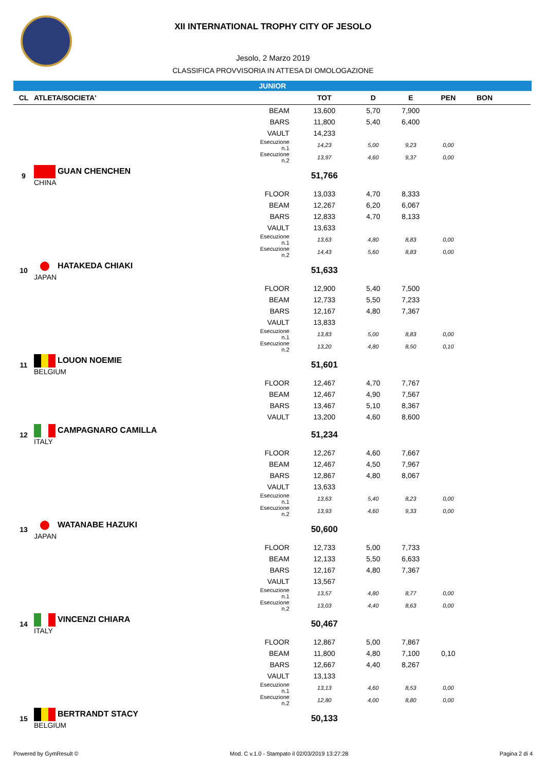XII INTERNATIONAL TROPHY CITY OF JESOLO
Jesolo, 2 Marzo 2019
CLASSIFICA PROVVISORIA IN ATTESA DI OMOLOGAZIONE
JUNIOR
| CL | ATLETA/SOCIETA' | | TOT | D | E | PEN | BON | |
| --- | --- | --- | --- | --- | --- | --- | --- | --- |
| | | BEAM | 13,600 | 5,70 | 7,900 | | | |
| | | BARS | 11,800 | 5,40 | 6,400 | | | |
| | | VAULT | 14,233 | | | | | |
| | | Esecuzione n.1 | 14,23 | 5,00 | 9,23 | 0,00 | | |
| | | Esecuzione n.2 | 13,97 | 4,60 | 9,37 | 0,00 | | |
| 9 | GUAN CHENCHEN CHINA | | 51,766 | | | | | |
| | | FLOOR | 13,033 | 4,70 | 8,333 | | | |
| | | BEAM | 12,267 | 6,20 | 6,067 | | | |
| | | BARS | 12,833 | 4,70 | 8,133 | | | |
| | | VAULT | 13,633 | | | | | |
| | | Esecuzione n.1 | 13,63 | 4,80 | 8,83 | 0,00 | | |
| | | Esecuzione n.2 | 14,43 | 5,60 | 8,83 | 0,00 | | |
| 10 | HATAKEDA CHIAKI JAPAN | | 51,633 | | | | | |
| | | FLOOR | 12,900 | 5,40 | 7,500 | | | |
| | | BEAM | 12,733 | 5,50 | 7,233 | | | |
| | | BARS | 12,167 | 4,80 | 7,367 | | | |
| | | VAULT | 13,833 | | | | | |
| | | Esecuzione n.1 | 13,83 | 5,00 | 8,83 | 0,00 | | |
| | | Esecuzione n.2 | 13,20 | 4,80 | 8,50 | 0,10 | | |
| 11 | LOUON NOEMIE BELGIUM | | 51,601 | | | | | |
| | | FLOOR | 12,467 | 4,70 | 7,767 | | | |
| | | BEAM | 12,467 | 4,90 | 7,567 | | | |
| | | BARS | 13,467 | 5,10 | 8,367 | | | |
| | | VAULT | 13,200 | 4,60 | 8,600 | | | |
| 12 | CAMPAGNARO CAMILLA ITALY | | 51,234 | | | | | |
| | | FLOOR | 12,267 | 4,60 | 7,667 | | | |
| | | BEAM | 12,467 | 4,50 | 7,967 | | | |
| | | BARS | 12,867 | 4,80 | 8,067 | | | |
| | | VAULT | 13,633 | | | | | |
| | | Esecuzione n.1 | 13,63 | 5,40 | 8,23 | 0,00 | | |
| | | Esecuzione n.2 | 13,93 | 4,60 | 9,33 | 0,00 | | |
| 13 | WATANABE HAZUKI JAPAN | | 50,600 | | | | | |
| | | FLOOR | 12,733 | 5,00 | 7,733 | | | |
| | | BEAM | 12,133 | 5,50 | 6,633 | | | |
| | | BARS | 12,167 | 4,80 | 7,367 | | | |
| | | VAULT | 13,567 | | | | | |
| | | Esecuzione n.1 | 13,57 | 4,80 | 8,77 | 0,00 | | |
| | | Esecuzione n.2 | 13,03 | 4,40 | 8,63 | 0,00 | | |
| 14 | VINCENZI CHIARA ITALY | | 50,467 | | | | | |
| | | FLOOR | 12,867 | 5,00 | 7,867 | | | |
| | | BEAM | 11,800 | 4,80 | 7,100 | 0,10 | | |
| | | BARS | 12,667 | 4,40 | 8,267 | | | |
| | | VAULT | 13,133 | | | | | |
| | | Esecuzione n.1 | 13,13 | 4,60 | 8,53 | 0,00 | | |
| | | Esecuzione n.2 | 12,80 | 4,00 | 8,80 | 0,00 | | |
| 15 | BERTRANDT STACY BELGIUM | | 50,133 | | | | | |
Powered by GymResult © Mod. C v.1.0 - Stampato il 02/03/2019 13:27:28 Pagina 2 di 4